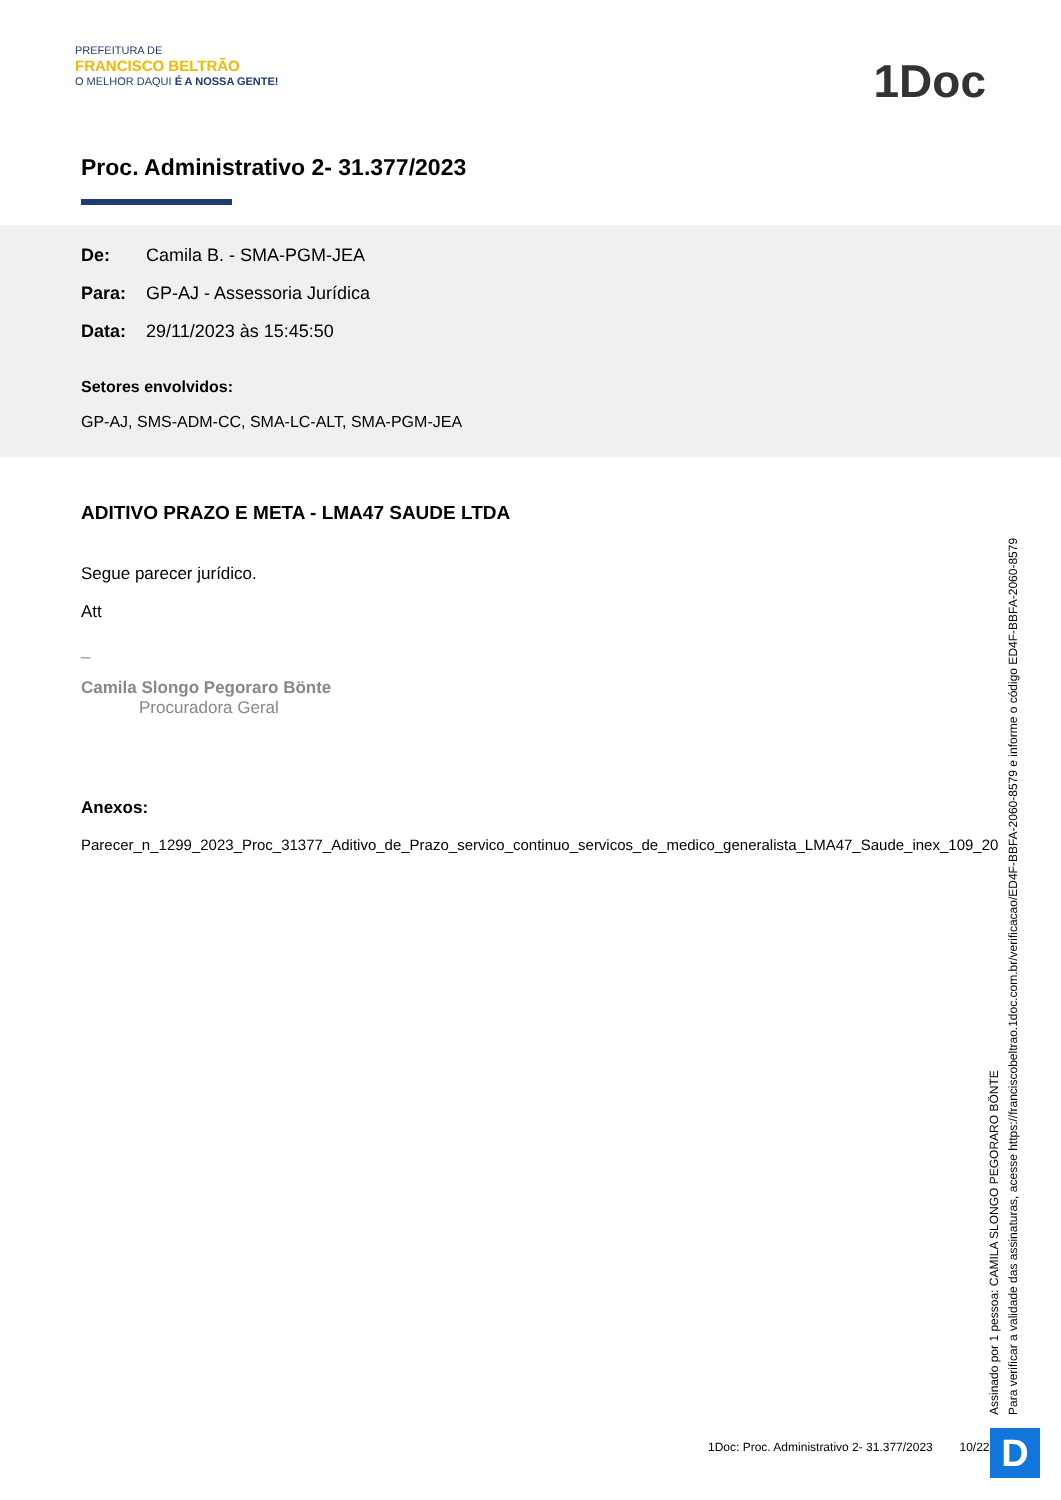PREFEITURA DE
FRANCISCO BELTRÃO
O MELHOR DAQUI É A NOSSA GENTE!
1Doc
Proc. Administrativo 2- 31.377/2023
De: Camila B. - SMA-PGM-JEA
Para: GP-AJ - Assessoria Jurídica
Data: 29/11/2023 às 15:45:50
Setores envolvidos:
GP-AJ, SMS-ADM-CC, SMA-LC-ALT, SMA-PGM-JEA
ADITIVO PRAZO E META - LMA47 SAUDE LTDA
Segue parecer jurídico.
Att
_
Camila Slongo Pegoraro Bönte
Procuradora Geral
Anexos:
Parecer_n_1299_2023_Proc_31377_Aditivo_de_Prazo_servico_continuo_servicos_de_medico_generalista_LMA47_Saude_inex_109_20
Assinado por 1 pessoa: CAMILA SLONGO PEGORARO BÖNTE
Para verificar a validade das assinaturas, acesse https://franciscobeltrao.1doc.com.br/verificacao/ED4F-BBFA-2060-8579 e informe o código ED4F-BBFA-2060-8579
1Doc: Proc. Administrativo 2- 31.377/2023 10/22
D